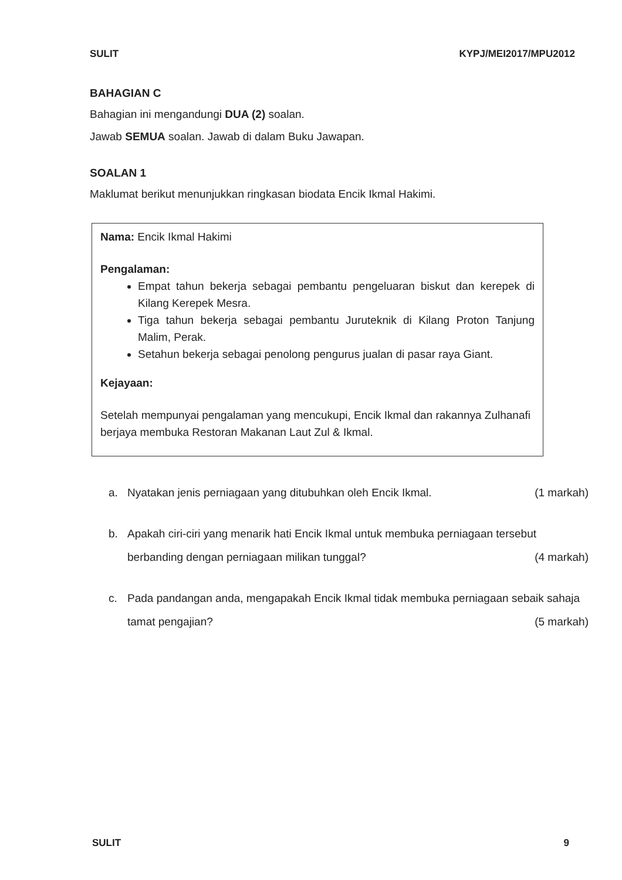SULIT KYPJ/MEI2017/MPU2012
BAHAGIAN C
Bahagian ini mengandungi DUA (2) soalan.
Jawab SEMUA soalan. Jawab di dalam Buku Jawapan.
SOALAN 1
Maklumat berikut menunjukkan ringkasan biodata Encik Ikmal Hakimi.
Nama: Encik Ikmal Hakimi
Pengalaman:
Empat tahun bekerja sebagai pembantu pengeluaran biskut dan kerepek di Kilang Kerepek Mesra.
Tiga tahun bekerja sebagai pembantu Juruteknik di Kilang Proton Tanjung Malim, Perak.
Setahun bekerja sebagai penolong pengurus jualan di pasar raya Giant.
Kejayaan:
Setelah mempunyai pengalaman yang mencukupi, Encik Ikmal dan rakannya Zulhanafi berjaya membuka Restoran Makanan Laut Zul & Ikmal.
a. Nyatakan jenis perniagaan yang ditubuhkan oleh Encik Ikmal. (1 markah)
b. Apakah ciri-ciri yang menarik hati Encik Ikmal untuk membuka perniagaan tersebut berbanding dengan perniagaan milikan tunggal? (4 markah)
c. Pada pandangan anda, mengapakah Encik Ikmal tidak membuka perniagaan sebaik sahaja tamat pengajian? (5 markah)
SULIT 9